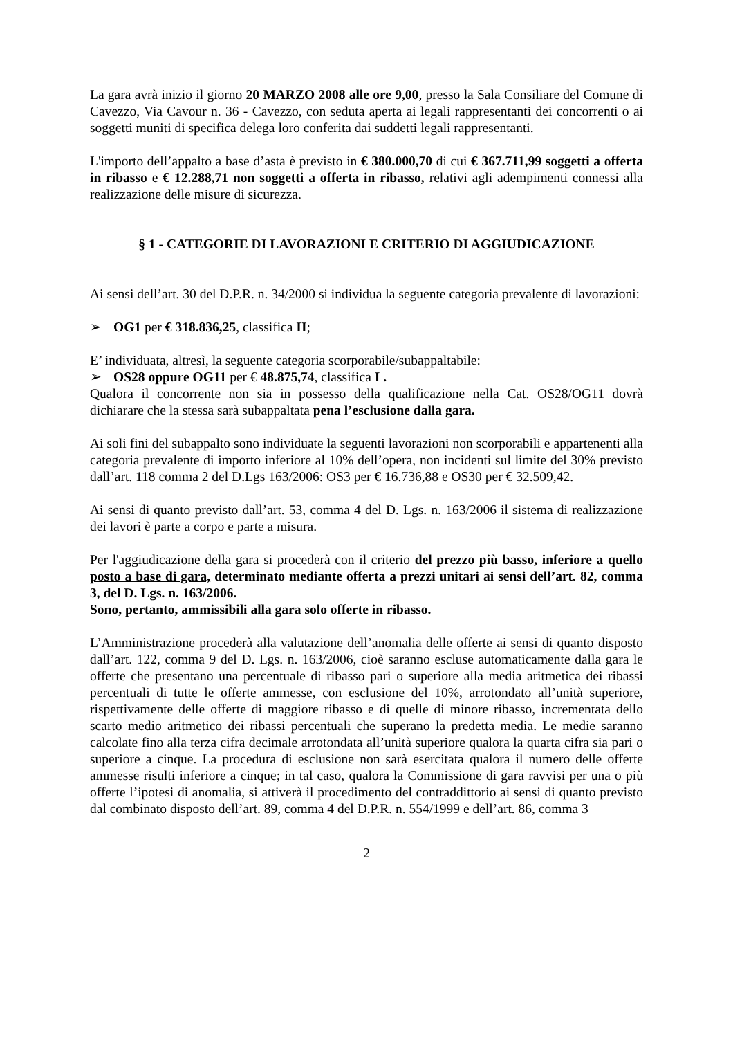La gara avrà inizio il giorno 20 MARZO 2008 alle ore 9,00, presso la Sala Consiliare del Comune di Cavezzo, Via Cavour n. 36 - Cavezzo, con seduta aperta ai legali rappresentanti dei concorrenti o ai soggetti muniti di specifica delega loro conferita dai suddetti legali rappresentanti.
L'importo dell’appalto a base d’asta è previsto in € 380.000,70 di cui € 367.711,99 soggetti a offerta in ribasso e € 12.288,71 non soggetti a offerta in ribasso, relativi agli adempimenti connessi alla realizzazione delle misure di sicurezza.
§ 1 - CATEGORIE DI LAVORAZIONI E CRITERIO DI AGGIUDICAZIONE
Ai sensi dell’art. 30 del D.P.R. n. 34/2000 si individua la seguente categoria prevalente di lavorazioni:
➢ OG1 per € 318.836,25, classifica II;
E’ individuata, altresì, la seguente categoria scorporabile/subappaltabile:
➢ OS28 oppure OG11 per € 48.875,74, classifica I .
Qualora il concorrente non sia in possesso della qualificazione nella Cat. OS28/OG11 dovrà dichiarare che la stessa sarà subappaltata pena l’esclusione dalla gara.
Ai soli fini del subappalto sono individuate la seguenti lavorazioni non scorporabili e appartenenti alla categoria prevalente di importo inferiore al 10% dell’opera, non incidenti sul limite del 30% previsto dall’art. 118 comma 2 del D.Lgs 163/2006: OS3 per € 16.736,88 e OS30 per € 32.509,42.
Ai sensi di quanto previsto dall’art. 53, comma 4 del D. Lgs. n. 163/2006 il sistema di realizzazione dei lavori è parte a corpo e parte a misura.
Per l'aggiudicazione della gara si procederà con il criterio del prezzo più basso, inferiore a quello posto a base di gara, determinato mediante offerta a prezzi unitari ai sensi dell’art. 82, comma 3, del D. Lgs. n. 163/2006.
Sono, pertanto, ammissibili alla gara solo offerte in ribasso.
L’Amministrazione procederà alla valutazione dell’anomalia delle offerte ai sensi di quanto disposto dall’art. 122, comma 9 del D. Lgs. n. 163/2006, cioè saranno escluse automaticamente dalla gara le offerte che presentano una percentuale di ribasso pari o superiore alla media aritmetica dei ribassi percentuali di tutte le offerte ammesse, con esclusione del 10%, arrotondato all’unità superiore, rispettivamente delle offerte di maggiore ribasso e di quelle di minore ribasso, incrementata dello scarto medio aritmetico dei ribassi percentuali che superano la predetta media. Le medie saranno calcolate fino alla terza cifra decimale arrotondata all’unità superiore qualora la quarta cifra sia pari o superiore a cinque. La procedura di esclusione non sarà esercitata qualora il numero delle offerte ammesse risulti inferiore a cinque; in tal caso, qualora la Commissione di gara ravvisi per una o più offerte l’ipotesi di anomalia, si attiverà il procedimento del contraddittorio ai sensi di quanto previsto dal combinato disposto dell’art. 89, comma 4 del D.P.R. n. 554/1999 e dell’art. 86, comma 3
2